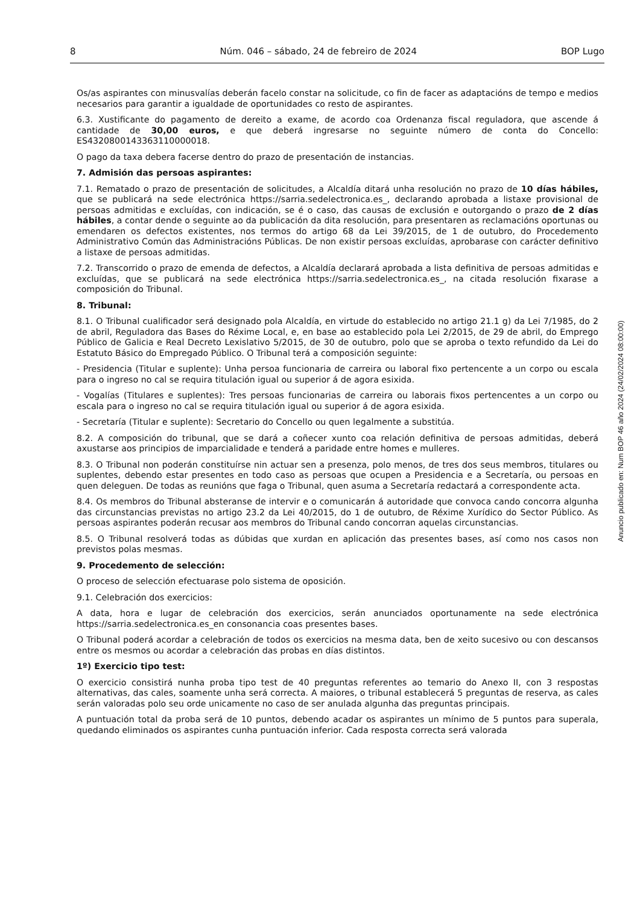8 Núm. 046 – sábado, 24 de febreiro de 2024 BOP Lugo
Os/as aspirantes con minusvalías deberán facelo constar na solicitude, co fin de facer as adaptacións de tempo e medios necesarios para garantir a igualdade de oportunidades co resto de aspirantes.
6.3. Xustificante do pagamento de dereito a exame, de acordo coa Ordenanza fiscal reguladora, que ascende á cantidade de 30,00 euros, e que deberá ingresarse no seguinte número de conta do Concello: ES4320800143363110000018.
O pago da taxa debera facerse dentro do prazo de presentación de instancias.
7. Admisión das persoas aspirantes:
7.1. Rematado o prazo de presentación de solicitudes, a Alcaldía ditará unha resolución no prazo de 10 días hábiles, que se publicará na sede electrónica https://sarria.sedelectronica.es_, declarando aprobada a listaxe provisional de persoas admitidas e excluídas, con indicación, se é o caso, das causas de exclusión e outorgando o prazo de 2 días hábiles, a contar dende o seguinte ao da publicación da dita resolución, para presentaren as reclamacións oportunas ou emendaren os defectos existentes, nos termos do artigo 68 da Lei 39/2015, de 1 de outubro, do Procedemento Administrativo Común das Administracións Públicas. De non existir persoas excluídas, aprobarase con carácter definitivo a listaxe de persoas admitidas.
7.2. Transcorrido o prazo de emenda de defectos, a Alcaldía declarará aprobada a lista definitiva de persoas admitidas e excluídas, que se publicará na sede electrónica https://sarria.sedelectronica.es_, na citada resolución fixarase a composición do Tribunal.
8. Tribunal:
8.1. O Tribunal cualificador será designado pola Alcaldía, en virtude do establecido no artigo 21.1 g) da Lei 7/1985, do 2 de abril, Reguladora das Bases do Réxime Local, e, en base ao establecido pola Lei 2/2015, de 29 de abril, do Emprego Público de Galicia e Real Decreto Lexislativo 5/2015, de 30 de outubro, polo que se aproba o texto refundido da Lei do Estatuto Básico do Empregado Público. O Tribunal terá a composición seguinte:
- Presidencia (Titular e suplente): Unha persoa funcionaria de carreira ou laboral fixo pertencente a un corpo ou escala para o ingreso no cal se requira titulación igual ou superior á de agora esixida.
- Vogalías (Titulares e suplentes): Tres persoas funcionarias de carreira ou laborais fixos pertencentes a un corpo ou escala para o ingreso no cal se requira titulación igual ou superior á de agora esixida.
- Secretaría (Titular e suplente): Secretario do Concello ou quen legalmente a substitúa.
8.2. A composición do tribunal, que se dará a coñecer xunto coa relación definitiva de persoas admitidas, deberá axustarse aos principios de imparcialidade e tenderá a paridade entre homes e mulleres.
8.3. O Tribunal non poderán constituírse nin actuar sen a presenza, polo menos, de tres dos seus membros, titulares ou suplentes, debendo estar presentes en todo caso as persoas que ocupen a Presidencia e a Secretaría, ou persoas en quen deleguen. De todas as reunións que faga o Tribunal, quen asuma a Secretaría redactará a correspondente acta.
8.4. Os membros do Tribunal absteranse de intervir e o comunicarán á autoridade que convoca cando concorra algunha das circunstancias previstas no artigo 23.2 da Lei 40/2015, do 1 de outubro, de Réxime Xurídico do Sector Público. As persoas aspirantes poderán recusar aos membros do Tribunal cando concorran aquelas circunstancias.
8.5. O Tribunal resolverá todas as dúbidas que xurdan en aplicación das presentes bases, así como nos casos non previstos polas mesmas.
9. Procedemento de selección:
O proceso de selección efectuarase polo sistema de oposición.
9.1. Celebración dos exercicios:
A data, hora e lugar de celebración dos exercicios, serán anunciados oportunamente na sede electrónica https://sarria.sedelectronica.es_en consonancia coas presentes bases.
O Tribunal poderá acordar a celebración de todos os exercicios na mesma data, ben de xeito sucesivo ou con descansos entre os mesmos ou acordar a celebración das probas en días distintos.
1º) Exercicio tipo test:
O exercicio consistirá nunha proba tipo test de 40 preguntas referentes ao temario do Anexo II, con 3 respostas alternativas, das cales, soamente unha será correcta. A maiores, o tribunal establecerá 5 preguntas de reserva, as cales serán valoradas polo seu orde unicamente no caso de ser anulada algunha das preguntas principais.
A puntuación total da proba será de 10 puntos, debendo acadar os aspirantes un mínimo de 5 puntos para superala, quedando eliminados os aspirantes cunha puntuación inferior. Cada resposta correcta será valorada
Anuncio publicado en: Num BOP 46 año 2024 (24/02/2024 08:00:00)